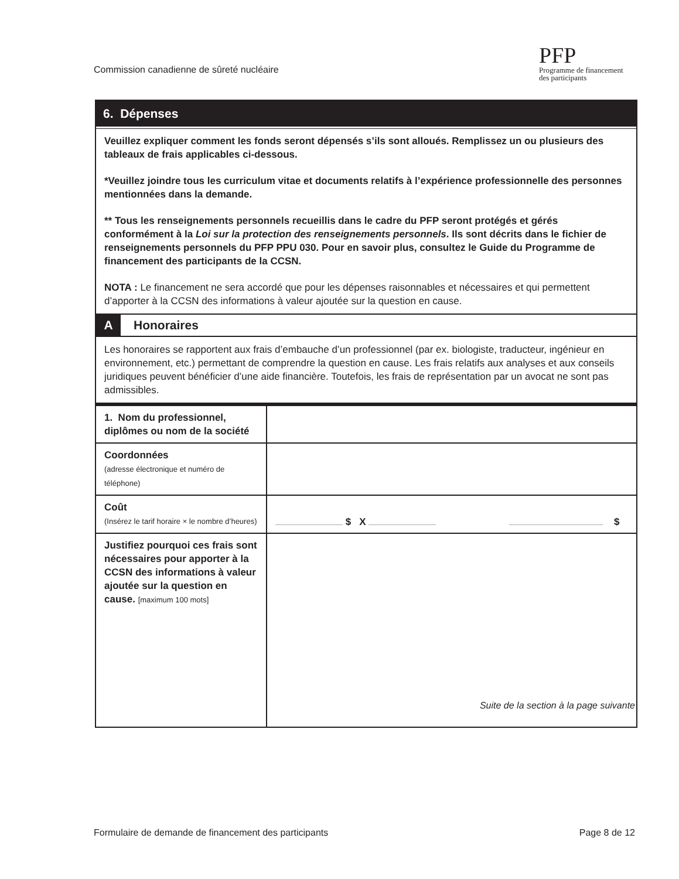Commission canadienne de sûreté nucléaire
PFP
Programme de financement
des participants
6. Dépenses
Veuillez expliquer comment les fonds seront dépensés s’ils sont alloués. Remplissez un ou plusieurs des tableaux de frais applicables ci-dessous.
*Veuillez joindre tous les curriculum vitae et documents relatifs à l’expérience professionnelle des personnes mentionnées dans la demande.
** Tous les renseignements personnels recueillis dans le cadre du PFP seront protégés et gérés conformément à la Loi sur la protection des renseignements personnels. Ils sont décrits dans le fichier de renseignements personnels du PFP PPU 030. Pour en savoir plus, consultez le Guide du Programme de financement des participants de la CCSN.
NOTA : Le financement ne sera accordé que pour les dépenses raisonnables et nécessaires et qui permettent d’apporter à la CCSN des informations à valeur ajoutée sur la question en cause.
A Honoraires
Les honoraires se rapportent aux frais d’embauche d’un professionnel (par ex. biologiste, traducteur, ingénieur en environnement, etc.) permettant de comprendre la question en cause. Les frais relatifs aux analyses et aux conseils juridiques peuvent bénéficier d’une aide financière. Toutefois, les frais de représentation par un avocat ne sont pas admissibles.
| 1. Nom du professionnel, diplômes ou nom de la société | |
| Coordonnées (adresse électronique et numéro de téléphone) | |
| Coût (Insérez le tarif horaire × le nombre d’heures) | $ X $ |
| Justifiez pourquoi ces frais sont nécessaires pour apporter à la CCSN des informations à valeur ajoutée sur la question en cause. [maximum 100 mots] | |
Suite de la section à la page suivante
Formulaire de demande de financement des participants
Page 8 de 12